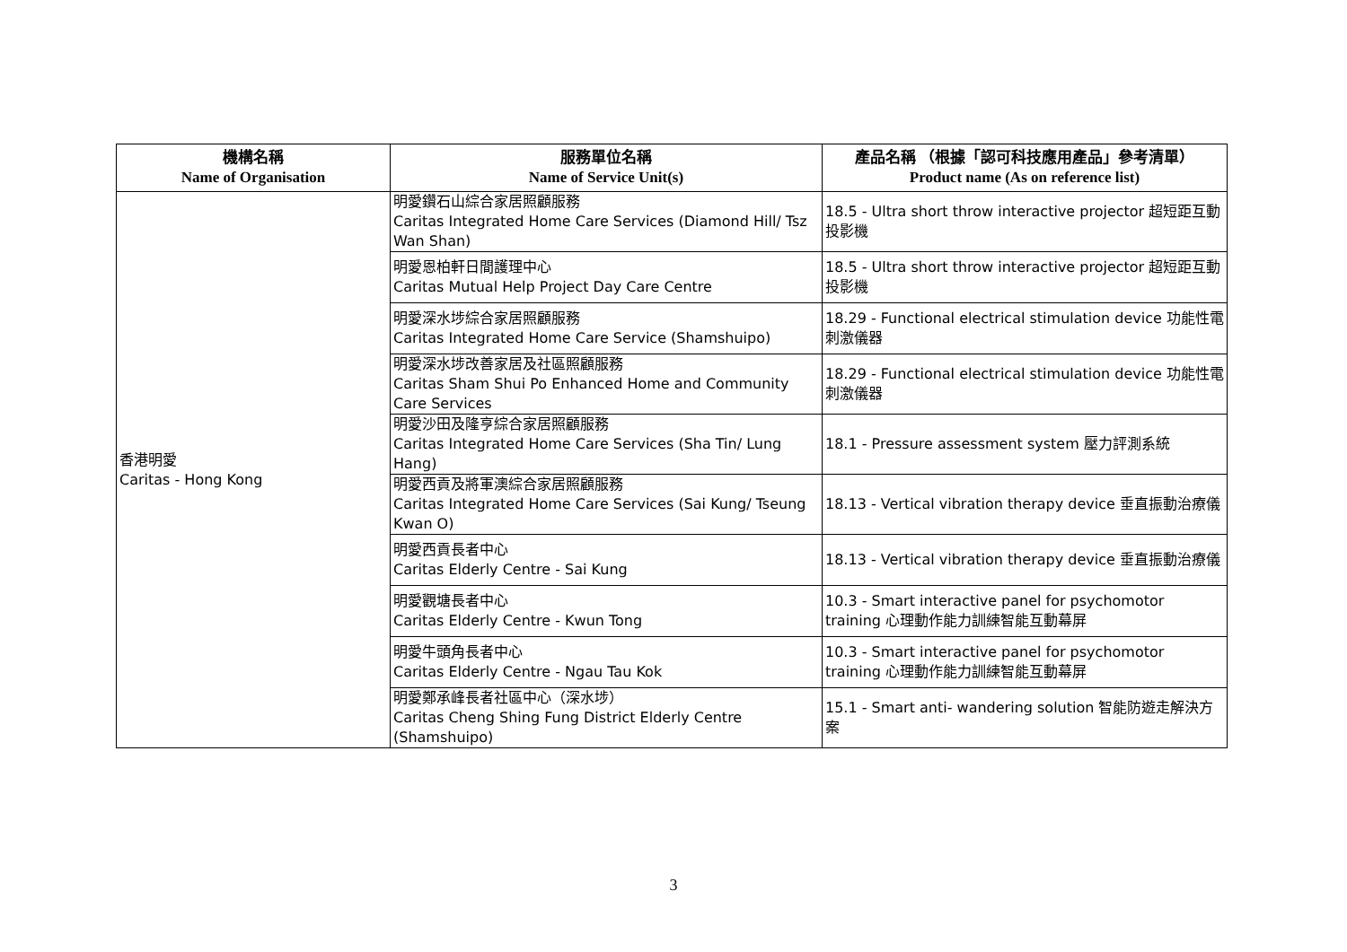| 機構名稱 Name of Organisation | 服務單位名稱 Name of Service Unit(s) | 產品名稱 （根據「認可科技應用產品」參考清單） Product name (As on reference list) |
| --- | --- | --- |
| 香港明愛 Caritas - Hong Kong | 明愛鑽石山綜合家居照顧服務 Caritas Integrated Home Care Services (Diamond Hill/ Tsz Wan Shan) | 18.5 - Ultra short throw interactive projector 超短距互動投影機 |
| | 明愛恩柏軒日間護理中心 Caritas Mutual Help Project Day Care Centre | 18.5 - Ultra short throw interactive projector 超短距互動投影機 |
| | 明愛深水埗綜合家居照顧服務 Caritas Integrated Home Care Service (Shamshuipo) | 18.29 - Functional electrical stimulation device 功能性電刺激儀器 |
| | 明愛深水埗改善家居及社區照顧服務 Caritas Sham Shui Po Enhanced Home and Community Care Services | 18.29 - Functional electrical stimulation device 功能性電刺激儀器 |
| | 明愛沙田及隆亨綜合家居照顧服務 Caritas Integrated Home Care Services (Sha Tin/ Lung Hang) | 18.1 - Pressure assessment system 壓力評測系統 |
| | 明愛西貢及將軍澳綜合家居照顧服務 Caritas Integrated Home Care Services (Sai Kung/ Tseung Kwan O) | 18.13 - Vertical vibration therapy device 垂直振動治療儀 |
| | 明愛西貢長者中心 Caritas Elderly Centre - Sai Kung | 18.13 - Vertical vibration therapy device 垂直振動治療儀 |
| | 明愛觀塘長者中心 Caritas Elderly Centre - Kwun Tong | 10.3 - Smart interactive panel for psychomotor training 心理動作能力訓練智能互動幕屏 |
| | 明愛牛頭角長者中心 Caritas Elderly Centre - Ngau Tau Kok | 10.3 - Smart interactive panel for psychomotor training 心理動作能力訓練智能互動幕屏 |
| | 明愛鄭承峰長者社區中心（深水埗） Caritas Cheng Shing Fung District Elderly Centre (Shamshuipo) | 15.1 - Smart anti- wandering solution 智能防遊走解決方案 |
3